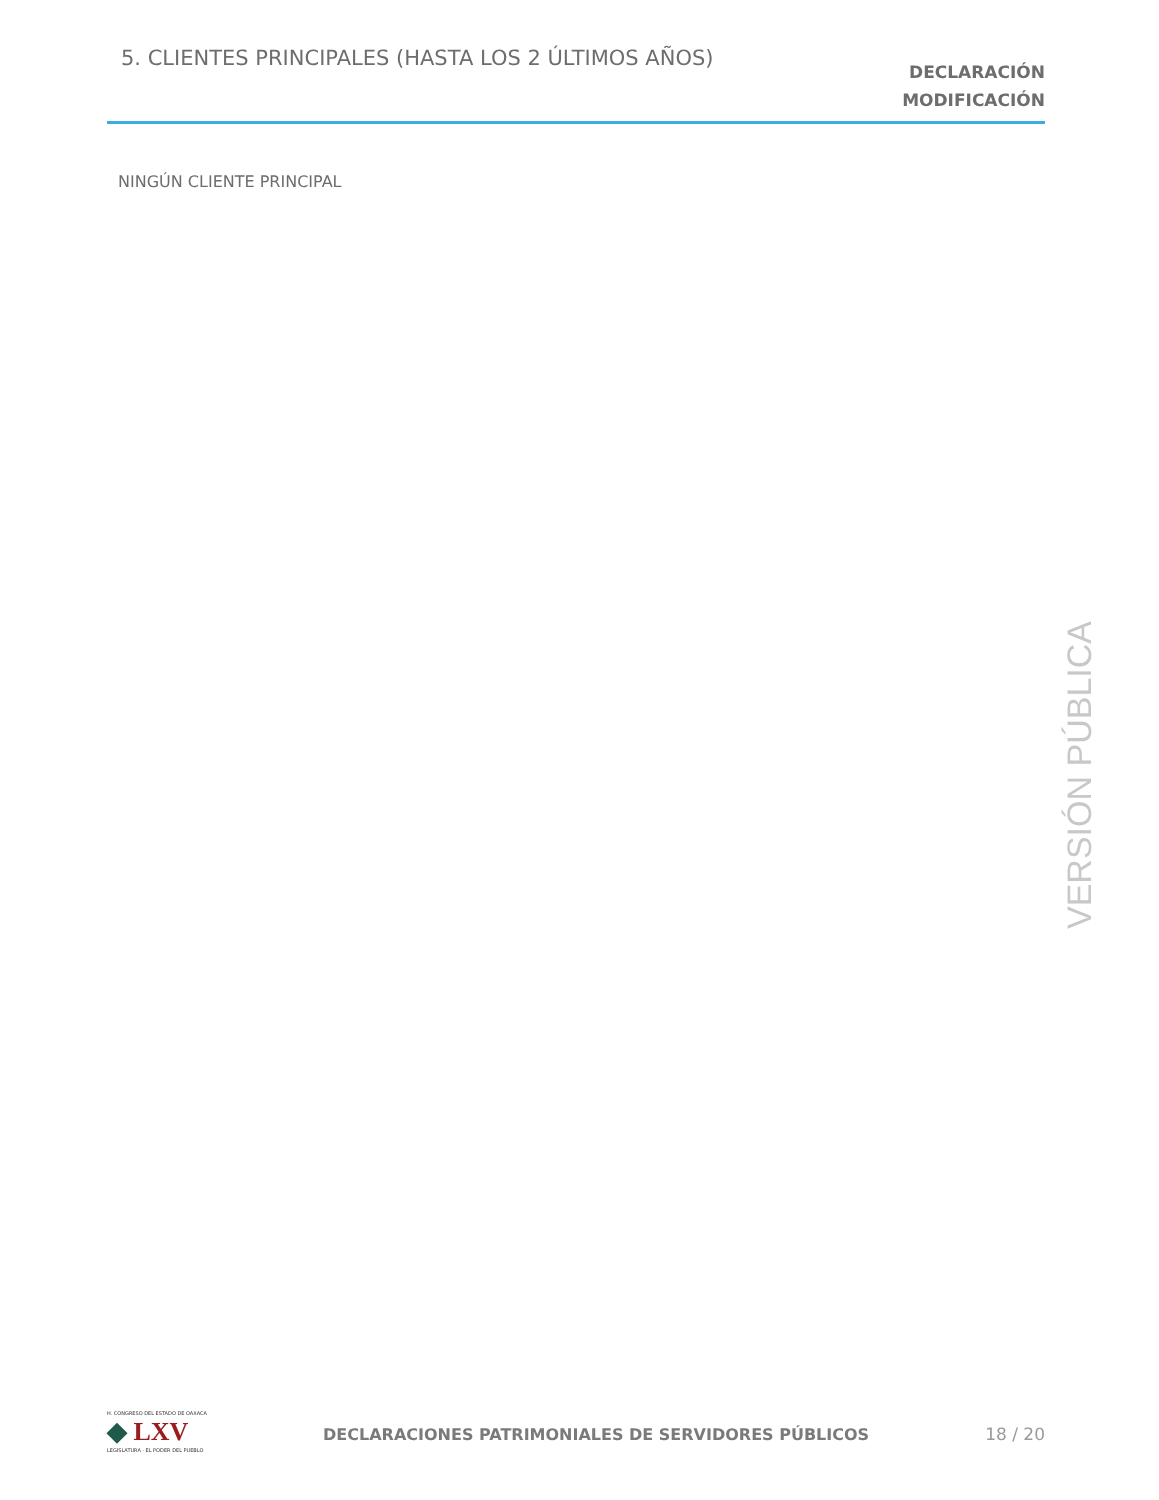5. CLIENTES PRINCIPALES (HASTA LOS 2 ÚLTIMOS AÑOS)
DECLARACIÓN
MODIFICACIÓN
NINGÚN CLIENTE PRINCIPAL
VERSIÓN PÚBLICA
H. CONGRESO DEL ESTADO DE OAXACA
◆ LXV
LEGISLATURA · EL PODER DEL PUEBLO
DECLARACIONES PATRIMONIALES DE SERVIDORES PÚBLICOS
18 / 20